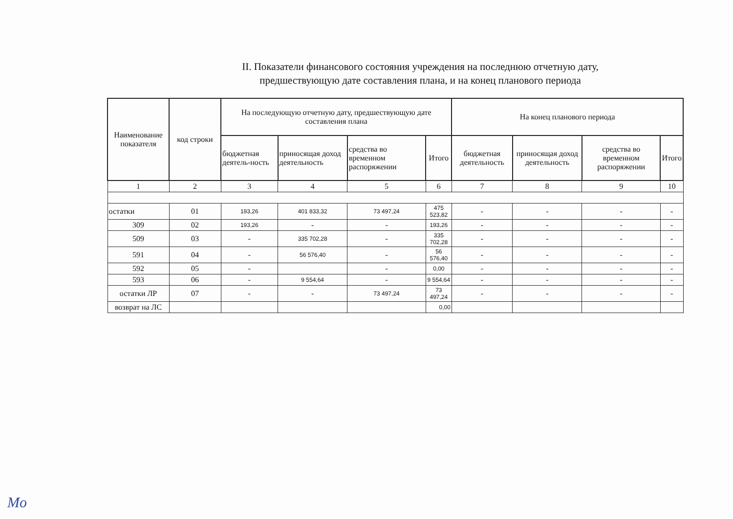II. Показатели финансового состояния учреждения на последнюю отчетную дату,
предшествующую дате составления плана, и на конец планового периода
| Наименование показателя | код строки | На последующую отчетную дату, предшествующую дате составления плана | | | | На конец планового периода | | | |
| --- | --- | --- | --- | --- | --- | --- | --- | --- | --- |
| | | бюджетная деятель-ность | приносящая доход деятельность | средства во временном распоряжении | Итого | бюджетная деятельность | приносящая доход деятельность | средства во временном распоряжении | Итого |
| 1 | 2 | 3 | 4 | 5 | 6 | 7 | 8 | 9 | 10 |
| остатки | 01 | 193,26 | 401 833,32 | 73 497,24 | 475 523,82 | - | - | - | - |
| 309 | 02 | 193,26 | - | - | 193,26 | - | - | - | - |
| 509 | 03 | - | 335 702,28 | - | 335 702,28 | - | - | - | - |
| 591 | 04 | - | 56 576,40 | - | 56 576,40 | - | - | - | - |
| 592 | 05 | - | | - | 0,00 | - | - | - | - |
| 593 | 06 | - | 9 554,64 | - | 9 554,64 | - | - | - | - |
| остатки ЛР | 07 | - | - | 73 497,24 | 73 497,24 | - | - | - | - |
| возврат на ЛС | | | | | 0,00 | | | | |
Mo